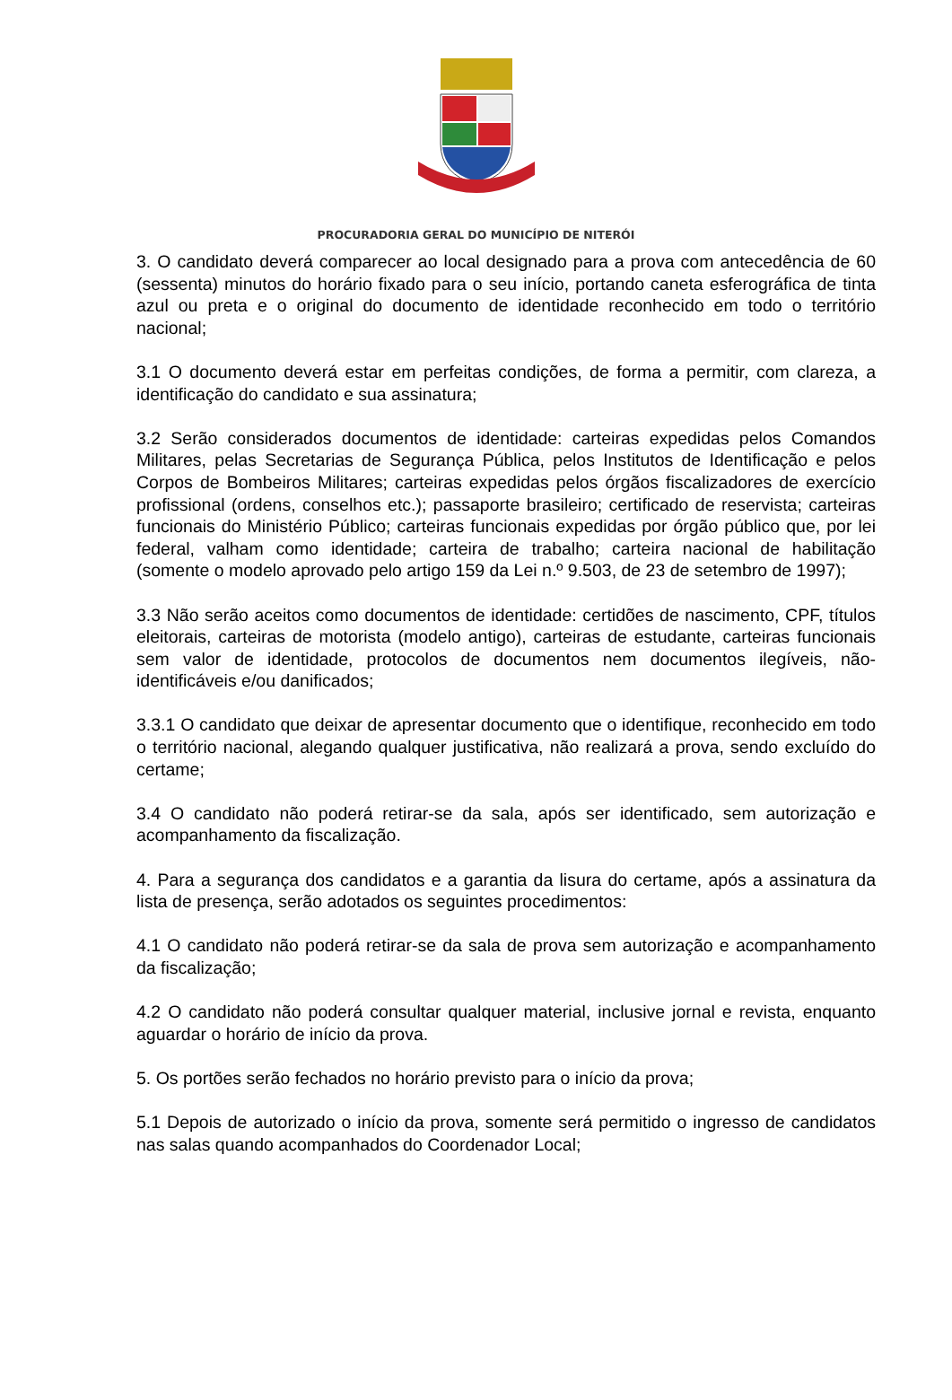PROCURADORIA GERAL DO MUNICÍPIO DE NITERÓI
3. O candidato deverá comparecer ao local designado para a prova com antecedência de 60 (sessenta) minutos do horário fixado para o seu início, portando caneta esferográfica de tinta azul ou preta e o original do documento de identidade reconhecido em todo o território nacional;
3.1 O documento deverá estar em perfeitas condições, de forma a permitir, com clareza, a identificação do candidato e sua assinatura;
3.2 Serão considerados documentos de identidade: carteiras expedidas pelos Comandos Militares, pelas Secretarias de Segurança Pública, pelos Institutos de Identificação e pelos Corpos de Bombeiros Militares; carteiras expedidas pelos órgãos fiscalizadores de exercício profissional (ordens, conselhos etc.); passaporte brasileiro; certificado de reservista; carteiras funcionais do Ministério Público; carteiras funcionais expedidas por órgão público que, por lei federal, valham como identidade; carteira de trabalho; carteira nacional de habilitação (somente o modelo aprovado pelo artigo 159 da Lei n.º 9.503, de 23 de setembro de 1997);
3.3 Não serão aceitos como documentos de identidade: certidões de nascimento, CPF, títulos eleitorais, carteiras de motorista (modelo antigo), carteiras de estudante, carteiras funcionais sem valor de identidade, protocolos de documentos nem documentos ilegíveis, não-identificáveis e/ou danificados;
3.3.1 O candidato que deixar de apresentar documento que o identifique, reconhecido em todo o território nacional, alegando qualquer justificativa, não realizará a prova, sendo excluído do certame;
3.4 O candidato não poderá retirar-se da sala, após ser identificado, sem autorização e acompanhamento da fiscalização.
4. Para a segurança dos candidatos e a garantia da lisura do certame, após a assinatura da lista de presença, serão adotados os seguintes procedimentos:
4.1 O candidato não poderá retirar-se da sala de prova sem autorização e acompanhamento da fiscalização;
4.2 O candidato não poderá consultar qualquer material, inclusive jornal e revista, enquanto aguardar o horário de início da prova.
5. Os portões serão fechados no horário previsto para o início da prova;
5.1 Depois de autorizado o início da prova, somente será permitido o ingresso de candidatos nas salas quando acompanhados do Coordenador Local;